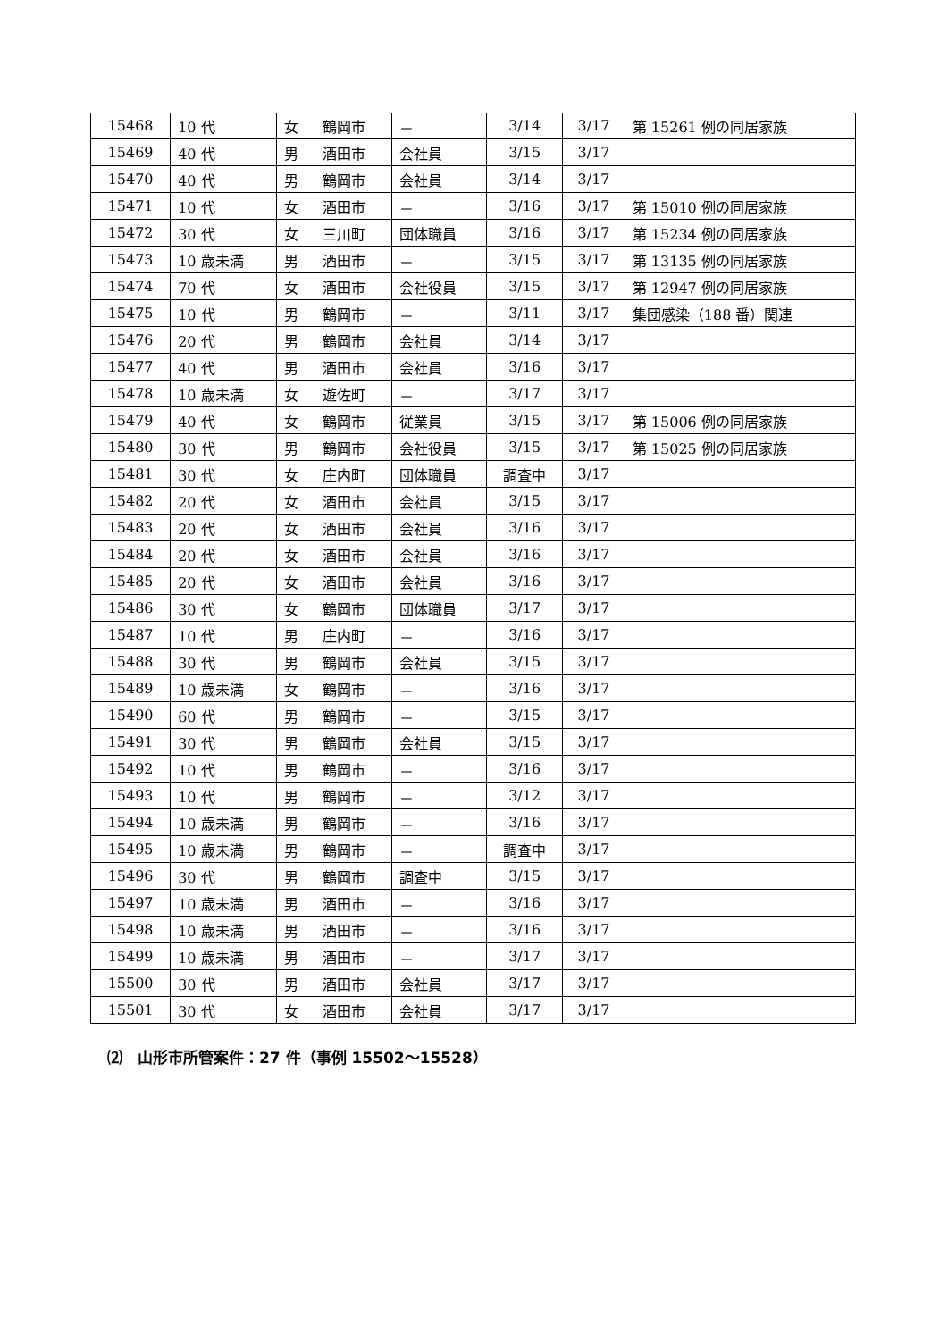| 15468 | 10 代 | 女 | 鶴岡市 | － | 3/14 | 3/17 | 第 15261 例の同居家族 |
| 15469 | 40 代 | 男 | 酒田市 | 会社員 | 3/15 | 3/17 | |
| 15470 | 40 代 | 男 | 鶴岡市 | 会社員 | 3/14 | 3/17 | |
| 15471 | 10 代 | 女 | 酒田市 | － | 3/16 | 3/17 | 第 15010 例の同居家族 |
| 15472 | 30 代 | 女 | 三川町 | 団体職員 | 3/16 | 3/17 | 第 15234 例の同居家族 |
| 15473 | 10 歳未満 | 男 | 酒田市 | － | 3/15 | 3/17 | 第 13135 例の同居家族 |
| 15474 | 70 代 | 女 | 酒田市 | 会社役員 | 3/15 | 3/17 | 第 12947 例の同居家族 |
| 15475 | 10 代 | 男 | 鶴岡市 | － | 3/11 | 3/17 | 集団感染（188 番）関連 |
| 15476 | 20 代 | 男 | 鶴岡市 | 会社員 | 3/14 | 3/17 | |
| 15477 | 40 代 | 男 | 酒田市 | 会社員 | 3/16 | 3/17 | |
| 15478 | 10 歳未満 | 女 | 遊佐町 | － | 3/17 | 3/17 | |
| 15479 | 40 代 | 女 | 鶴岡市 | 従業員 | 3/15 | 3/17 | 第 15006 例の同居家族 |
| 15480 | 30 代 | 男 | 鶴岡市 | 会社役員 | 3/15 | 3/17 | 第 15025 例の同居家族 |
| 15481 | 30 代 | 女 | 庄内町 | 団体職員 | 調査中 | 3/17 | |
| 15482 | 20 代 | 女 | 酒田市 | 会社員 | 3/15 | 3/17 | |
| 15483 | 20 代 | 女 | 酒田市 | 会社員 | 3/16 | 3/17 | |
| 15484 | 20 代 | 女 | 酒田市 | 会社員 | 3/16 | 3/17 | |
| 15485 | 20 代 | 女 | 酒田市 | 会社員 | 3/16 | 3/17 | |
| 15486 | 30 代 | 女 | 鶴岡市 | 団体職員 | 3/17 | 3/17 | |
| 15487 | 10 代 | 男 | 庄内町 | － | 3/16 | 3/17 | |
| 15488 | 30 代 | 男 | 鶴岡市 | 会社員 | 3/15 | 3/17 | |
| 15489 | 10 歳未満 | 女 | 鶴岡市 | － | 3/16 | 3/17 | |
| 15490 | 60 代 | 男 | 鶴岡市 | － | 3/15 | 3/17 | |
| 15491 | 30 代 | 男 | 鶴岡市 | 会社員 | 3/15 | 3/17 | |
| 15492 | 10 代 | 男 | 鶴岡市 | － | 3/16 | 3/17 | |
| 15493 | 10 代 | 男 | 鶴岡市 | － | 3/12 | 3/17 | |
| 15494 | 10 歳未満 | 男 | 鶴岡市 | － | 3/16 | 3/17 | |
| 15495 | 10 歳未満 | 男 | 鶴岡市 | － | 調査中 | 3/17 | |
| 15496 | 30 代 | 男 | 鶴岡市 | 調査中 | 3/15 | 3/17 | |
| 15497 | 10 歳未満 | 男 | 酒田市 | － | 3/16 | 3/17 | |
| 15498 | 10 歳未満 | 男 | 酒田市 | － | 3/16 | 3/17 | |
| 15499 | 10 歳未満 | 男 | 酒田市 | － | 3/17 | 3/17 | |
| 15500 | 30 代 | 男 | 酒田市 | 会社員 | 3/17 | 3/17 | |
| 15501 | 30 代 | 女 | 酒田市 | 会社員 | 3/17 | 3/17 | |
⑵　山形市所管案件：27 件（事例 15502～15528）